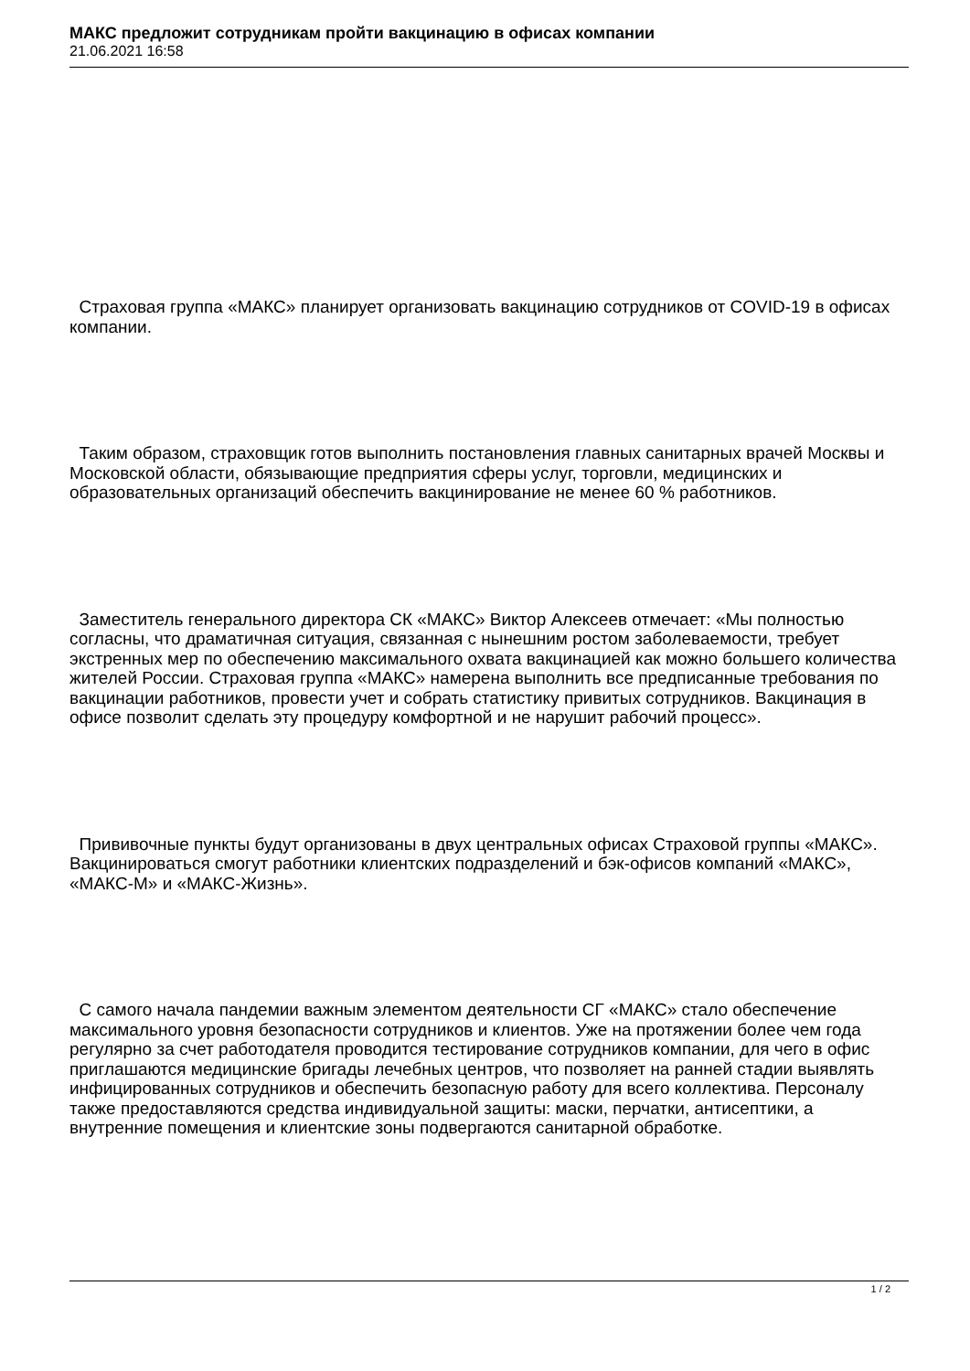МАКС предложит сотрудникам пройти вакцинацию в офисах компании
21.06.2021 16:58
Страховая группа «МАКС» планирует организовать вакцинацию сотрудников от COVID-19 в офисах компании.
Таким образом, страховщик готов выполнить постановления главных санитарных врачей Москвы и Московской области, обязывающие предприятия сферы услуг, торговли, медицинских и образовательных организаций обеспечить вакцинирование не менее 60 % работников.
Заместитель генерального директора СК «МАКС» Виктор Алексеев отмечает: «Мы полностью согласны, что драматичная ситуация, связанная с нынешним ростом заболеваемости, требует экстренных мер по обеспечению максимального охвата вакцинацией как можно большего количества жителей России. Страховая группа «МАКС» намерена выполнить все предписанные требования по вакцинации работников, провести учет и собрать статистику привитых сотрудников. Вакцинация в офисе позволит сделать эту процедуру комфортной и не нарушит рабочий процесс».
Прививочные пункты будут организованы в двух центральных офисах Страховой группы «МАКС». Вакцинироваться смогут работники клиентских подразделений и бэк-офисов компаний «МАКС», «МАКС-М» и «МАКС-Жизнь».
С самого начала пандемии важным элементом деятельности СГ «МАКС» стало обеспечение максимального уровня безопасности сотрудников и клиентов. Уже на протяжении более чем года регулярно за счет работодателя проводится тестирование сотрудников компании, для чего в офис приглашаются медицинские бригады лечебных центров, что позволяет на ранней стадии выявлять инфицированных сотрудников и обеспечить безопасную работу для всего коллектива. Персоналу также предоставляются средства индивидуальной защиты: маски, перчатки, антисептики, а внутренние помещения и клиентские зоны подвергаются санитарной обработке.
1 / 2